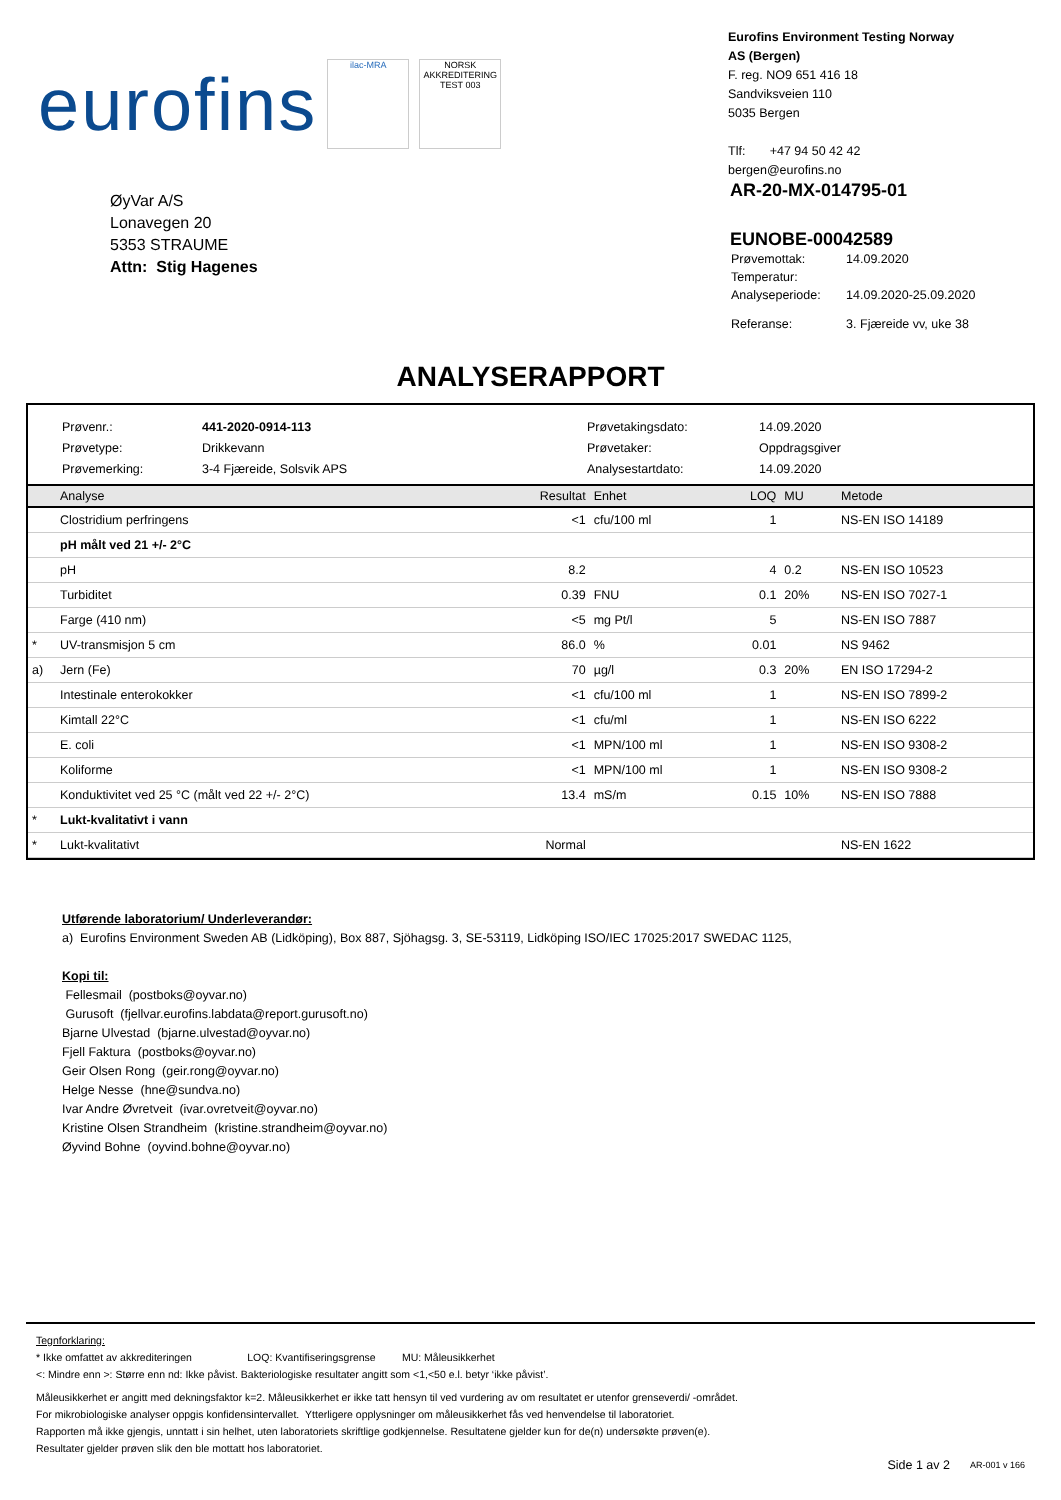eurofins
ilac-MRA
NORSK AKKREDITERING TEST 003
Eurofins Environment Testing Norway
AS (Bergen)
F. reg. NO9 651 416 18
Sandviksveien 110
5035 Bergen
Tlf: +47 94 50 42 42
bergen@eurofins.no
ØyVar A/S
Lonavegen 20
5353 STRAUME
Attn: Stig Hagenes
AR-20-MX-014795-01
EUNOBE-00042589
| Prøvemottak: | 14.09.2020 |
| Temperatur: | |
| Analyseperiode: | 14.09.2020-25.09.2020 |
| Referanse: | 3. Fjæreide vv, uke 38 |
ANALYSERAPPORT
Prøvenr.: 441-2020-0914-113 Prøvetakingsdato: 14.09.2020 Prøvetype: Drikkevann Prøvetaker: Oppdragsgiver Prøvemerking: 3-4 Fjæreide, Solsvik APS Analysestartdato: 14.09.2020
| | Analyse | Resultat | Enhet | LOQ | MU | Metode |
| --- | --- | --- | --- | --- | --- | --- |
| | Clostridium perfringens | <1 | cfu/100 ml | 1 | | NS-EN ISO 14189 |
| | pH målt ved 21 +/- 2°C | | | | | |
| | pH | 8.2 | | 4 | 0.2 | NS-EN ISO 10523 |
| | Turbiditet | 0.39 | FNU | 0.1 | 20% | NS-EN ISO 7027-1 |
| | Farge (410 nm) | <5 | mg Pt/l | 5 | | NS-EN ISO 7887 |
| * | UV-transmisjon 5 cm | 86.0 | % | 0.01 | | NS 9462 |
| a) | Jern (Fe) | 70 | µg/l | 0.3 | 20% | EN ISO 17294-2 |
| | Intestinale enterokokker | <1 | cfu/100 ml | 1 | | NS-EN ISO 7899-2 |
| | Kimtall 22°C | <1 | cfu/ml | 1 | | NS-EN ISO 6222 |
| | E. coli | <1 | MPN/100 ml | 1 | | NS-EN ISO 9308-2 |
| | Koliforme | <1 | MPN/100 ml | 1 | | NS-EN ISO 9308-2 |
| | Konduktivitet ved 25 °C (målt ved 22 +/- 2°C) | 13.4 | mS/m | 0.15 | 10% | NS-EN ISO 7888 |
| * | Lukt-kvalitativt i vann | | | | | |
| * | Lukt-kvalitativt | Normal | | | | NS-EN 1622 |
Utførende laboratorium/ Underleverandør:
a) Eurofins Environment Sweden AB (Lidköping), Box 887, Sjöhagsg. 3, SE-53119, Lidköping ISO/IEC 17025:2017 SWEDAC 1125,
Kopi til:
Fellesmail (postboks@oyvar.no)
Gurusoft (fjellvar.eurofins.labdata@report.gurusoft.no)
Bjarne Ulvestad (bjarne.ulvestad@oyvar.no)
Fjell Faktura (postboks@oyvar.no)
Geir Olsen Rong (geir.rong@oyvar.no)
Helge Nesse (hne@sundva.no)
Ivar Andre Øvretveit (ivar.ovretveit@oyvar.no)
Kristine Olsen Strandheim (kristine.strandheim@oyvar.no)
Øyvind Bohne (oyvind.bohne@oyvar.no)
Tegnforklaring:
* Ikke omfattet av akkrediteringen LOQ: Kvantifiseringsgrense MU: Måleusikkerhet
<: Mindre enn >: Større enn nd: Ikke påvist. Bakteriologiske resultater angitt som <1,<50 e.l. betyr ‘ikke påvist’.
Måleusikkerhet er angitt med dekningsfaktor k=2. Måleusikkerhet er ikke tatt hensyn til ved vurdering av om resultatet er utenfor grenseverdi/ -området.
For mikrobiologiske analyser oppgis konfidensintervallet. Ytterligere opplysninger om måleusikkerhet fås ved henvendelse til laboratoriet.
Rapporten må ikke gjengis, unntatt i sin helhet, uten laboratoriets skriftlige godkjennelse. Resultatene gjelder kun for de(n) undersøkte prøven(e).
Resultater gjelder prøven slik den ble mottatt hos laboratoriet.
Side 1 av 2 AR-001 v 166